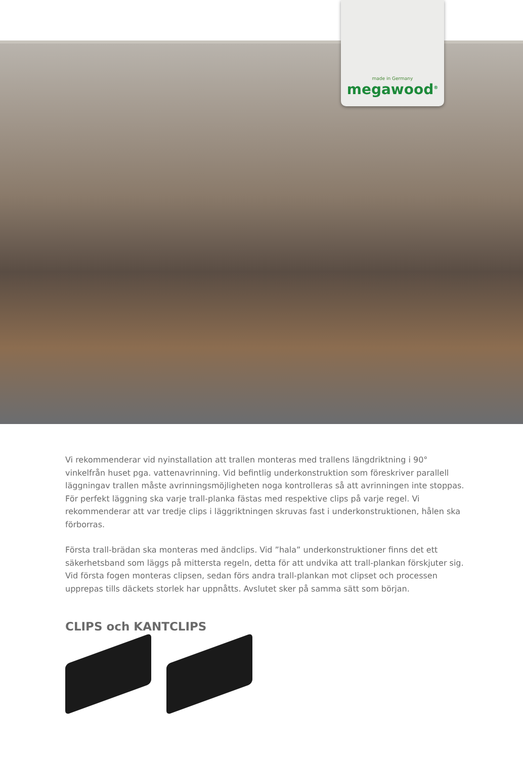made in Germany
megawood<sup>®</sup>
Vi rekommenderar vid nyinstallation att trallen monteras med trallens längdriktning i 90° vinkelfrån huset pga. vattenavrinning. Vid befintlig underkonstruktion som föreskriver parallell läggningav trallen måste avrinningsmöjligheten noga kontrolleras så att avrinningen inte stoppas. För perfekt läggning ska varje trall-planka fästas med respektive clips på varje regel. Vi rekommenderar att var tredje clips i läggriktningen skruvas fast i underkonstruktionen, hålen ska förborras.
Första trall-brädan ska monteras med ändclips. Vid ”hala” underkonstruktioner finns det ett säkerhetsband som läggs på mittersta regeln, detta för att undvika att trall-plankan förskjuter sig. Vid första fogen monteras clipsen, sedan förs andra trall-plankan mot clipset och processen upprepas tills däckets storlek har uppnåtts. Avslutet sker på samma sätt som början.
CLIPS och KANTCLIPS